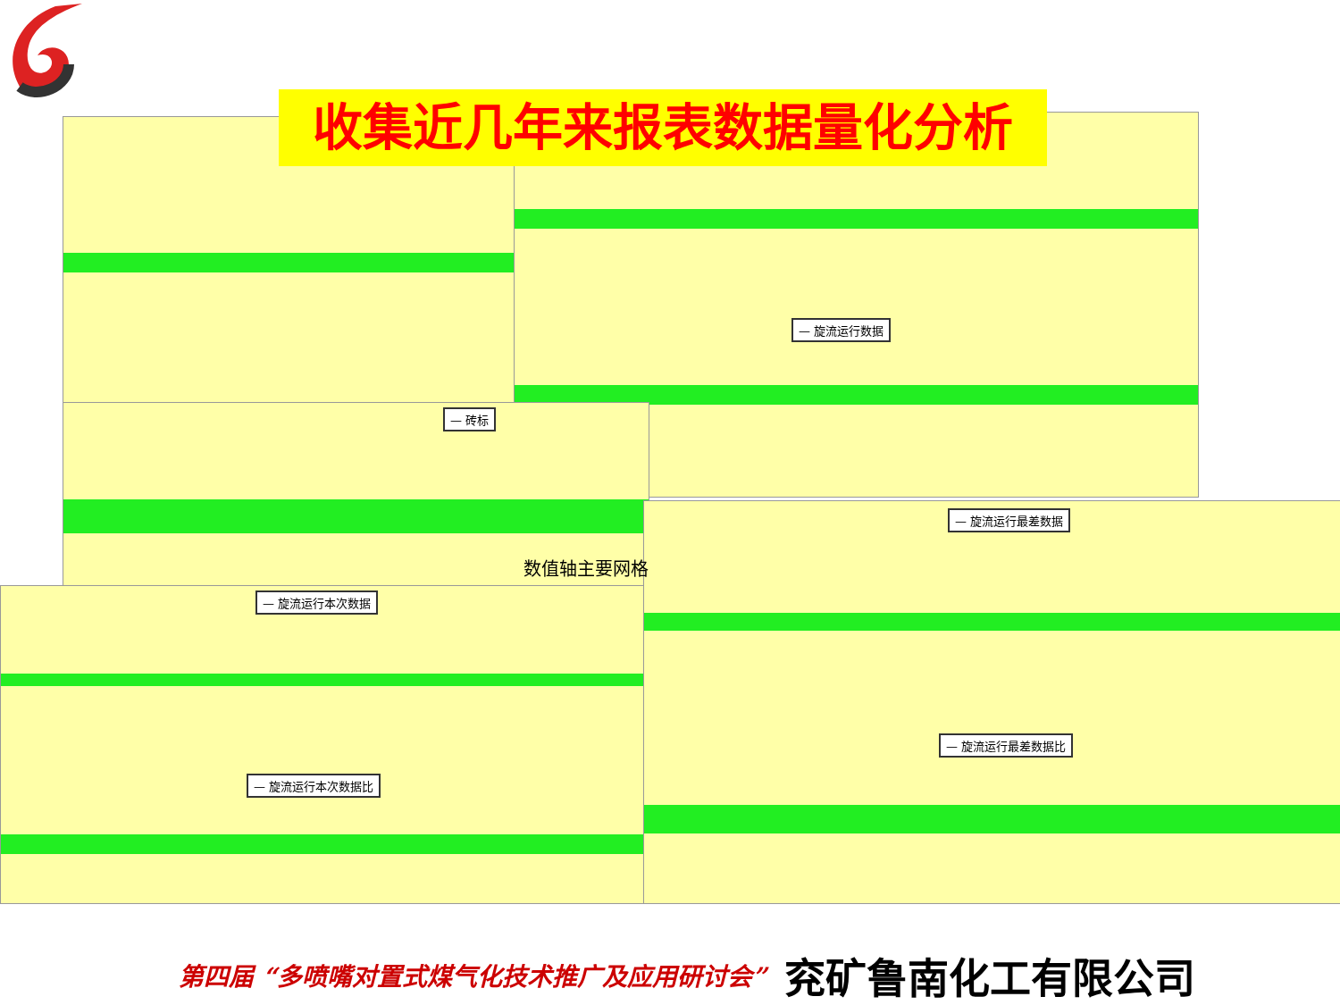收集近几年来报表数据量化分析 — 旋流运行数据
— 砖标
— 旋流运行本次数据
— 旋流运行本次数据比
— 旋流运行最差数据
— 旋流运行最差数据比
数值轴主要网格
第四届 “多喷嘴对置式煤气化技术推广及应用研讨会” 兖矿鲁南化工有限公司